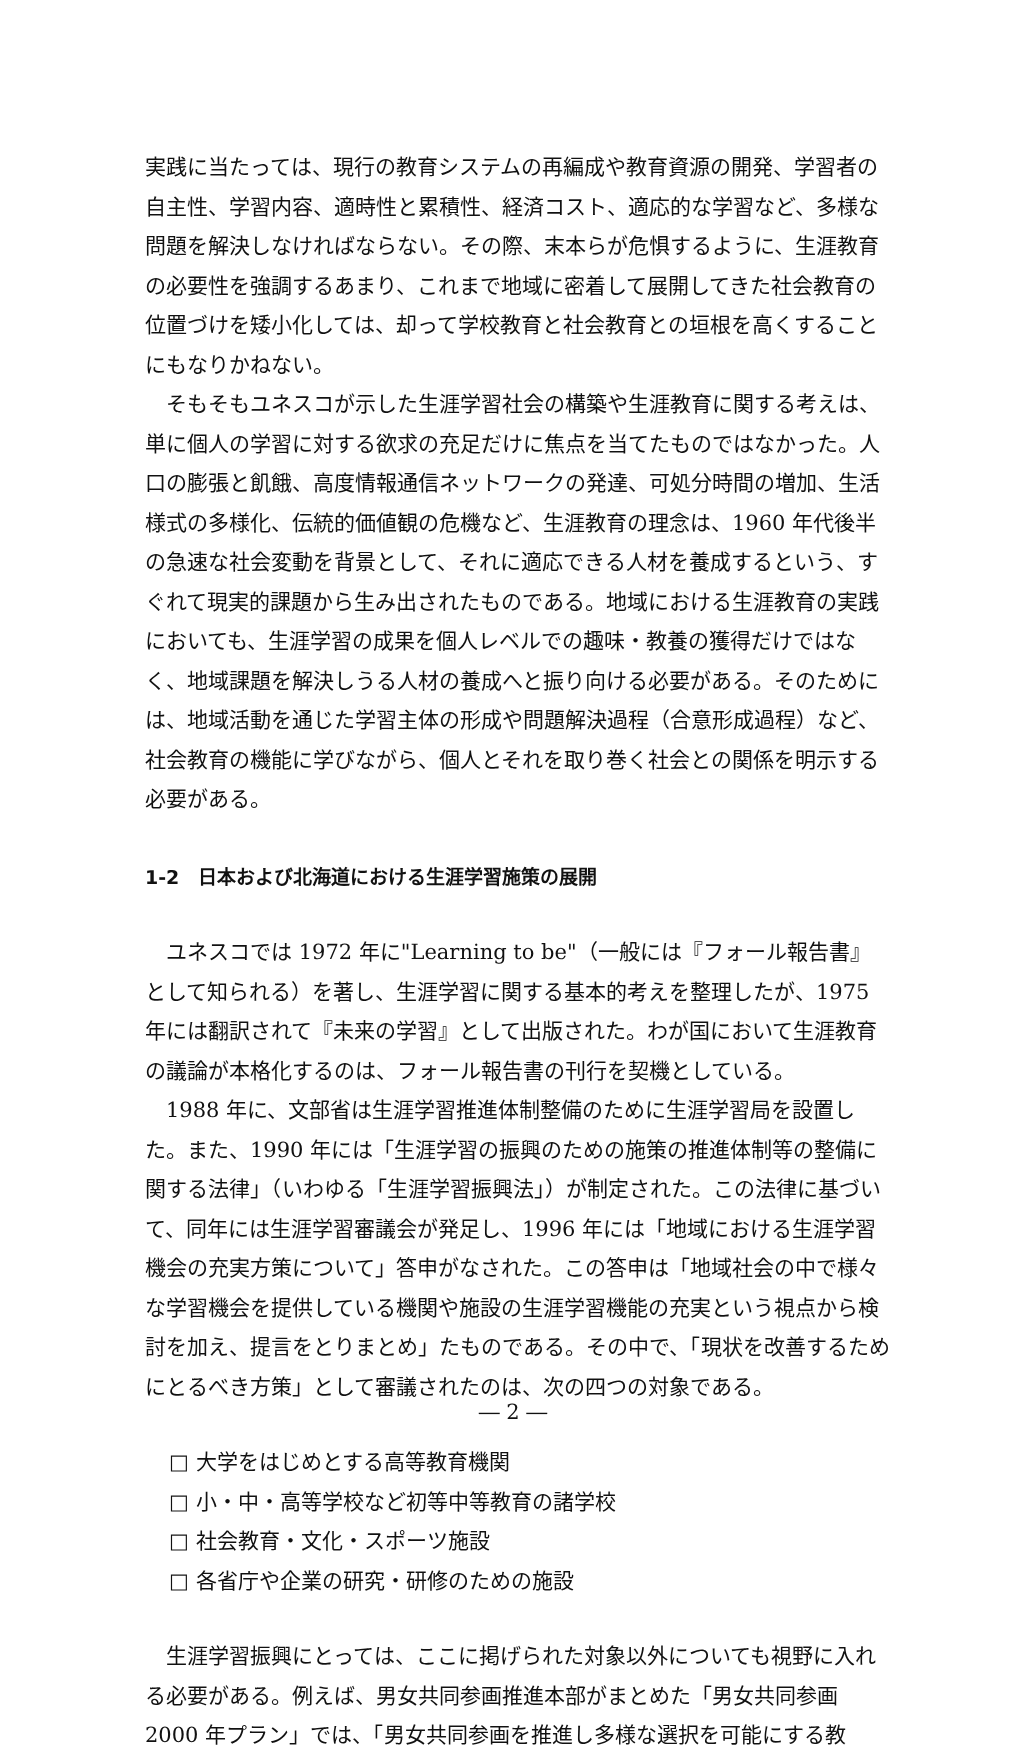実践に当たっては、現行の教育システムの再編成や教育資源の開発、学習者の自主性、学習内容、適時性と累積性、経済コスト、適応的な学習など、多様な問題を解決しなければならない。その際、末本らが危惧するように、生涯教育の必要性を強調するあまり、これまで地域に密着して展開してきた社会教育の位置づけを矮小化しては、却って学校教育と社会教育との垣根を高くすることにもなりかねない。
そもそもユネスコが示した生涯学習社会の構築や生涯教育に関する考えは、単に個人の学習に対する欲求の充足だけに焦点を当てたものではなかった。人口の膨張と飢餓、高度情報通信ネットワークの発達、可処分時間の増加、生活様式の多様化、伝統的価値観の危機など、生涯教育の理念は、1960 年代後半の急速な社会変動を背景として、それに適応できる人材を養成するという、すぐれて現実的課題から生み出されたものである。地域における生涯教育の実践においても、生涯学習の成果を個人レベルでの趣味・教養の獲得だけではなく、地域課題を解決しうる人材の養成へと振り向ける必要がある。そのためには、地域活動を通じた学習主体の形成や問題解決過程（合意形成過程）など、社会教育の機能に学びながら、個人とそれを取り巻く社会との関係を明示する必要がある。
1-2　日本および北海道における生涯学習施策の展開
ユネスコでは 1972 年に"Learning to be"（一般には『フォール報告書』として知られる）を著し、生涯学習に関する基本的考えを整理したが、1975 年には翻訳されて『未来の学習』として出版された。わが国において生涯教育の議論が本格化するのは、フォール報告書の刊行を契機としている。
1988 年に、文部省は生涯学習推進体制整備のために生涯学習局を設置した。また、1990 年には「生涯学習の振興のための施策の推進体制等の整備に関する法律」（いわゆる「生涯学習振興法」）が制定された。この法律に基づいて、同年には生涯学習審議会が発足し、1996 年には「地域における生涯学習機会の充実方策について」答申がなされた。この答申は「地域社会の中で様々な学習機会を提供している機関や施設の生涯学習機能の充実という視点から検討を加え、提言をとりまとめ」たものである。その中で、「現状を改善するためにとるべき方策」として審議されたのは、次の四つの対象である。
□ 大学をはじめとする高等教育機関
□ 小・中・高等学校など初等中等教育の諸学校
□ 社会教育・文化・スポーツ施設
□ 各省庁や企業の研究・研修のための施設
生涯学習振興にとっては、ここに掲げられた対象以外についても視野に入れる必要がある。例えば、男女共同参画推進本部がまとめた「男女共同参画 2000 年プラン」では、「男女共同参画を推進し多様な選択を可能にする教
― 2 ―